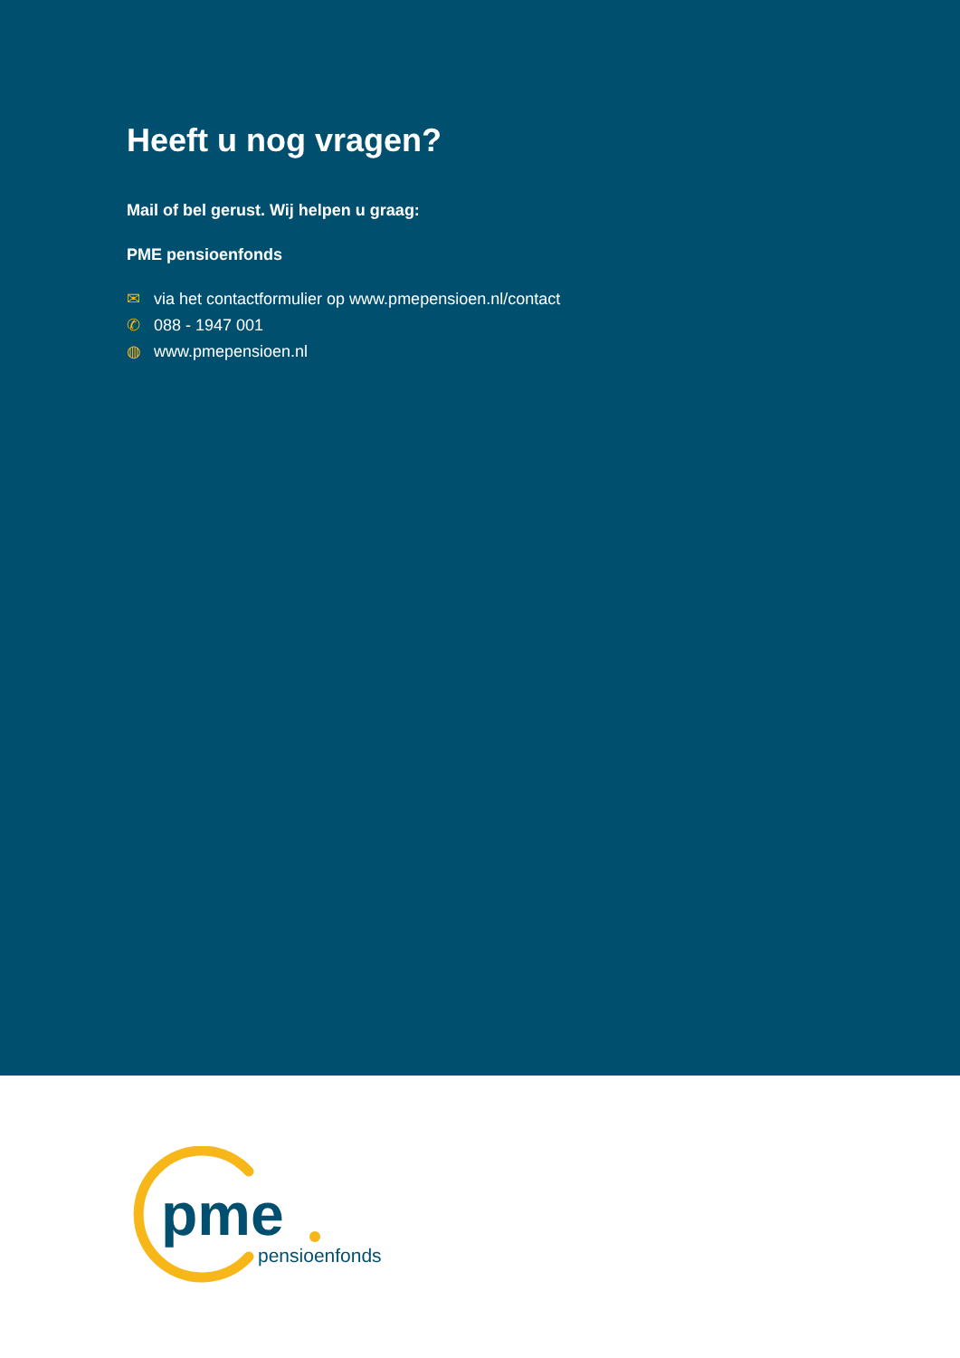Heeft u nog vragen?
Mail of bel gerust. Wij helpen u graag:
PME pensioenfonds
✉ via het contactformulier op www.pmepensioen.nl/contact
✆ 088 - 1947 001
◍ www.pmepensioen.nl
pme
pensioenfonds